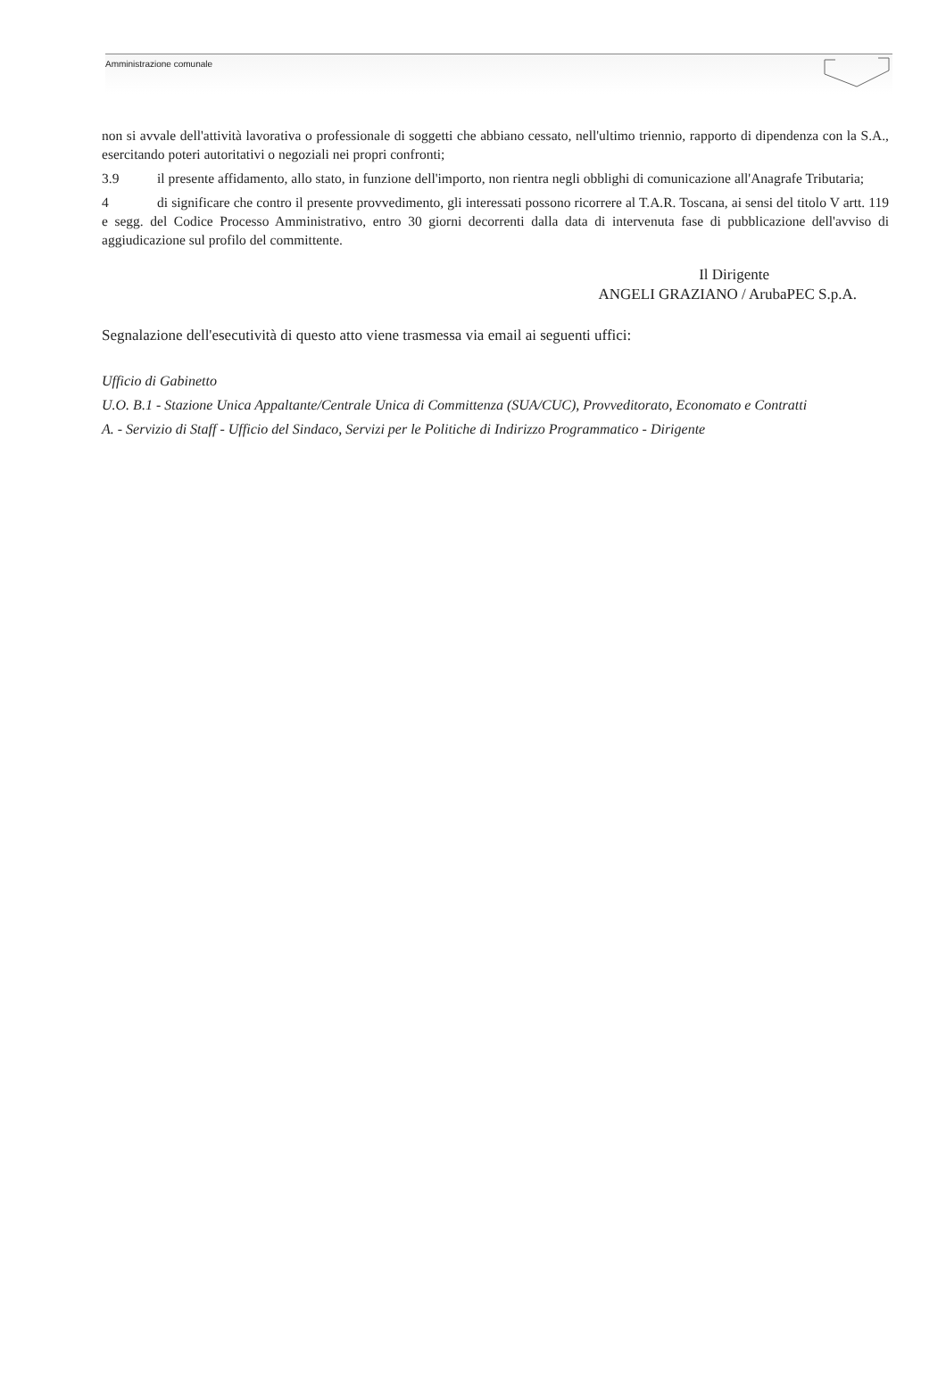Amministrazione comunale
non si avvale dell'attività lavorativa o professionale di soggetti che abbiano cessato, nell'ultimo triennio, rapporto di dipendenza con la S.A., esercitando poteri autoritativi o negoziali nei propri confronti;
3.9 il presente affidamento, allo stato, in funzione dell'importo, non rientra negli obblighi di comunicazione all'Anagrafe Tributaria;
4 di significare che contro il presente provvedimento, gli interessati possono ricorrere al T.A.R. Toscana, ai sensi del titolo V artt. 119 e segg. del Codice Processo Amministrativo, entro 30 giorni decorrenti dalla data di intervenuta fase di pubblicazione dell'avviso di aggiudicazione sul profilo del committente.
Il Dirigente
ANGELI GRAZIANO / ArubaPEC S.p.A.
Segnalazione dell'esecutività di questo atto viene trasmessa via email ai seguenti uffici:
Ufficio di Gabinetto
U.O. B.1 - Stazione Unica Appaltante/Centrale Unica di Committenza (SUA/CUC), Provveditorato, Economato e Contratti
A. - Servizio di Staff - Ufficio del Sindaco, Servizi per le Politiche di Indirizzo Programmatico - Dirigente